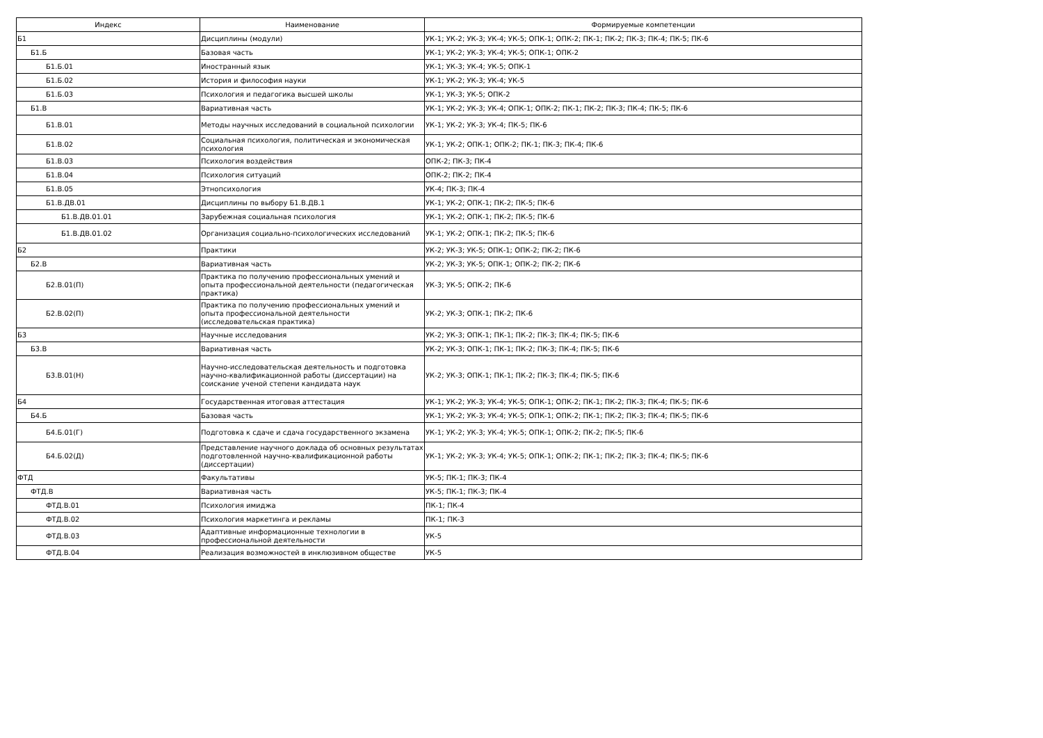| Индекс | Наименование | Формируемые компетенции |
| --- | --- | --- |
| Б1 | Дисциплины (модули) | УК-1; УК-2; УК-3; УК-4; УК-5; ОПК-1; ОПК-2; ПК-1; ПК-2; ПК-3; ПК-4; ПК-5; ПК-6 |
| Б1.Б | Базовая часть | УК-1; УК-2; УК-3; УК-4; УК-5; ОПК-1; ОПК-2 |
| Б1.Б.01 | Иностранный язык | УК-1; УК-3; УК-4; УК-5; ОПК-1 |
| Б1.Б.02 | История и философия науки | УК-1; УК-2; УК-3; УК-4; УК-5 |
| Б1.Б.03 | Психология и педагогика высшей школы | УК-1; УК-3; УК-5; ОПК-2 |
| Б1.В | Вариативная часть | УК-1; УК-2; УК-3; УК-4; ОПК-1; ОПК-2; ПК-1; ПК-2; ПК-3; ПК-4; ПК-5; ПК-6 |
| Б1.В.01 | Методы научных исследований в социальной психологии | УК-1; УК-2; УК-3; УК-4; ПК-5; ПК-6 |
| Б1.В.02 | Социальная психология, политическая и экономическая психология | УК-1; УК-2; ОПК-1; ОПК-2; ПК-1; ПК-3; ПК-4; ПК-6 |
| Б1.В.03 | Психология воздействия | ОПК-2; ПК-3; ПК-4 |
| Б1.В.04 | Психология ситуаций | ОПК-2; ПК-2; ПК-4 |
| Б1.В.05 | Этнопсихология | УК-4; ПК-3; ПК-4 |
| Б1.В.ДВ.01 | Дисциплины по выбору Б1.В.ДВ.1 | УК-1; УК-2; ОПК-1; ПК-2; ПК-5; ПК-6 |
| Б1.В.ДВ.01.01 | Зарубежная социальная психология | УК-1; УК-2; ОПК-1; ПК-2; ПК-5; ПК-6 |
| Б1.В.ДВ.01.02 | Организация социально-психологических исследований | УК-1; УК-2; ОПК-1; ПК-2; ПК-5; ПК-6 |
| Б2 | Практики | УК-2; УК-3; УК-5; ОПК-1; ОПК-2; ПК-2; ПК-6 |
| Б2.В | Вариативная часть | УК-2; УК-3; УК-5; ОПК-1; ОПК-2; ПК-2; ПК-6 |
| Б2.В.01(П) | Практика по получению профессиональных умений и опыта профессиональной деятельности (педагогическая практика) | УК-3; УК-5; ОПК-2; ПК-6 |
| Б2.В.02(П) | Практика по получению профессиональных умений и опыта профессиональной деятельности (исследовательская практика) | УК-2; УК-3; ОПК-1; ПК-2; ПК-6 |
| Б3 | Научные исследования | УК-2; УК-3; ОПК-1; ПК-1; ПК-2; ПК-3; ПК-4; ПК-5; ПК-6 |
| Б3.В | Вариативная часть | УК-2; УК-3; ОПК-1; ПК-1; ПК-2; ПК-3; ПК-4; ПК-5; ПК-6 |
| Б3.В.01(Н) | Научно-исследовательская деятельность и подготовка научно-квалификационной работы (диссертации) на соискание ученой степени кандидата наук | УК-2; УК-3; ОПК-1; ПК-1; ПК-2; ПК-3; ПК-4; ПК-5; ПК-6 |
| Б4 | Государственная итоговая аттестация | УК-1; УК-2; УК-3; УК-4; УК-5; ОПК-1; ОПК-2; ПК-1; ПК-2; ПК-3; ПК-4; ПК-5; ПК-6 |
| Б4.Б | Базовая часть | УК-1; УК-2; УК-3; УК-4; УК-5; ОПК-1; ОПК-2; ПК-1; ПК-2; ПК-3; ПК-4; ПК-5; ПК-6 |
| Б4.Б.01(Г) | Подготовка к сдаче и сдача государственного экзамена | УК-1; УК-2; УК-3; УК-4; УК-5; ОПК-1; ОПК-2; ПК-2; ПК-5; ПК-6 |
| Б4.Б.02(Д) | Представление научного доклада об основных результатах подготовленной научно-квалификационной работы (диссертации) | УК-1; УК-2; УК-3; УК-4; УК-5; ОПК-1; ОПК-2; ПК-1; ПК-2; ПК-3; ПК-4; ПК-5; ПК-6 |
| ФТД | Факультативы | УК-5; ПК-1; ПК-3; ПК-4 |
| ФТД.В | Вариативная часть | УК-5; ПК-1; ПК-3; ПК-4 |
| ФТД.В.01 | Психология имиджа | ПК-1; ПК-4 |
| ФТД.В.02 | Психология маркетинга и рекламы | ПК-1; ПК-3 |
| ФТД.В.03 | Адаптивные информационные технологии в профессиональной деятельности | УК-5 |
| ФТД.В.04 | Реализация возможностей в инклюзивном обществе | УК-5 |